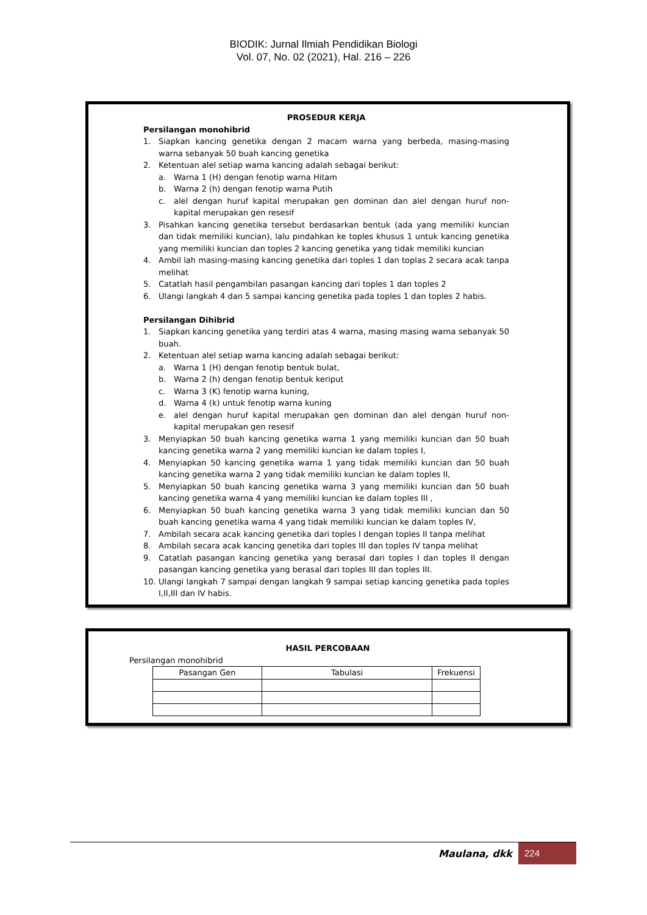BIODIK: Jurnal Ilmiah Pendidikan Biologi
Vol. 07, No. 02 (2021), Hal. 216 – 226
PROSEDUR KERJA
Persilangan monohibrid
1. Siapkan kancing genetika dengan 2 macam warna yang berbeda, masing-masing warna sebanyak 50 buah kancing genetika
2. Ketentuan alel setiap warna kancing adalah sebagai berikut:
a. Warna 1 (H) dengan fenotip warna Hitam
b. Warna 2 (h) dengan fenotip warna Putih
c. alel dengan huruf kapital merupakan gen dominan dan alel dengan huruf non-kapital merupakan gen resesif
3. Pisahkan kancing genetika tersebut berdasarkan bentuk (ada yang memiliki kuncian dan tidak memiliki kuncian), lalu pindahkan ke toples khusus 1 untuk kancing genetika yang memiliki kuncian dan toples 2 kancing genetika yang tidak memiliki kuncian
4. Ambil lah masing-masing kancing genetika dari toples 1 dan toplas 2 secara acak tanpa melihat
5. Catatlah hasil pengambilan pasangan kancing dari toples 1 dan toples 2
6. Ulangi langkah 4 dan 5 sampai kancing genetika pada toples 1 dan toples 2 habis.
Persilangan Dihibrid
1. Siapkan kancing genetika yang terdiri atas 4 warna, masing masing warna sebanyak 50 buah.
2. Ketentuan alel setiap warna kancing adalah sebagai berikut:
a. Warna 1 (H) dengan fenotip bentuk bulat,
b. Warna 2 (h) dengan fenotip bentuk keriput
c. Warna 3 (K) fenotip warna kuning,
d. Warna 4 (k) untuk fenotip warna kuning
e. alel dengan huruf kapital merupakan gen dominan dan alel dengan huruf non-kapital merupakan gen resesif
3. Menyiapkan 50 buah kancing genetika warna 1 yang memiliki kuncian dan 50 buah kancing genetika warna 2 yang memiliki kuncian ke dalam toples I,
4. Menyiapkan 50 kancing genetika warna 1 yang tidak memiliki kuncian dan 50 buah kancing genetika warna 2 yang tidak memiliki kuncian ke dalam toples II,
5. Menyiapkan 50 buah kancing genetika warna 3 yang memiliki kuncian dan 50 buah kancing genetika warna 4 yang memiliki kuncian ke dalam toples III ,
6. Menyiapkan 50 buah kancing genetika warna 3 yang tidak memiliki kuncian dan 50 buah kancing genetika warna 4 yang tidak memiliki kuncian ke dalam toples IV,
7. Ambilah secara acak kancing genetika dari toples I dengan toples II tanpa melihat
8. Ambilah secara acak kancing genetika dari toples III dan toples IV tanpa melihat
9. Catatlah pasangan kancing genetika yang berasal dari toples I dan toples II dengan pasangan kancing genetika yang berasal dari toples III dan toples III.
10. Ulangi langkah 7 sampai dengan langkah 9 sampai setiap kancing genetika pada toples I,II,III dan IV habis.
HASIL PERCOBAAN
Persilangan monohibrid
| Pasangan Gen | Tabulasi | Frekuensi |
| --- | --- | --- |
Maulana, dkk 224